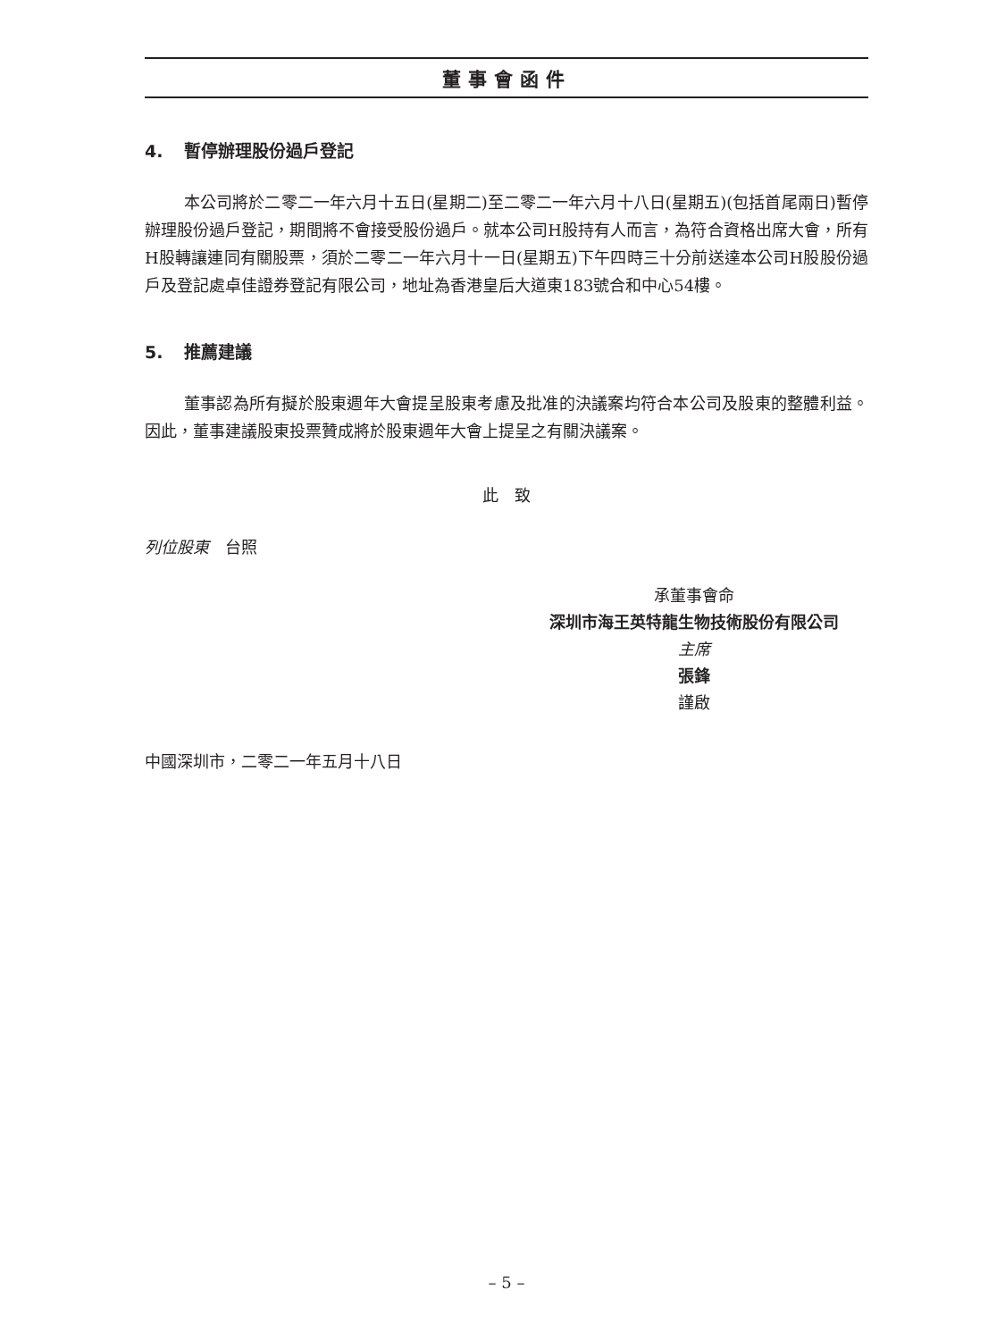董事會函件
4. 暫停辦理股份過戶登記
本公司將於二零二一年六月十五日(星期二)至二零二一年六月十八日(星期五)(包括首尾兩日)暫停辦理股份過戶登記，期間將不會接受股份過戶。就本公司H股持有人而言，為符合資格出席大會，所有H股轉讓連同有關股票，須於二零二一年六月十一日(星期五)下午四時三十分前送達本公司H股股份過戶及登記處卓佳證券登記有限公司，地址為香港皇后大道東183號合和中心54樓。
5. 推薦建議
董事認為所有擬於股東週年大會提呈股東考慮及批准的決議案均符合本公司及股東的整體利益。因此，董事建議股東投票贊成將於股東週年大會上提呈之有關決議案。
此　致
列位股東　台照
承董事會命
深圳市海王英特龍生物技術股份有限公司
主席
張鋒
謹啟
中國深圳市，二零二一年五月十八日
– 5 –